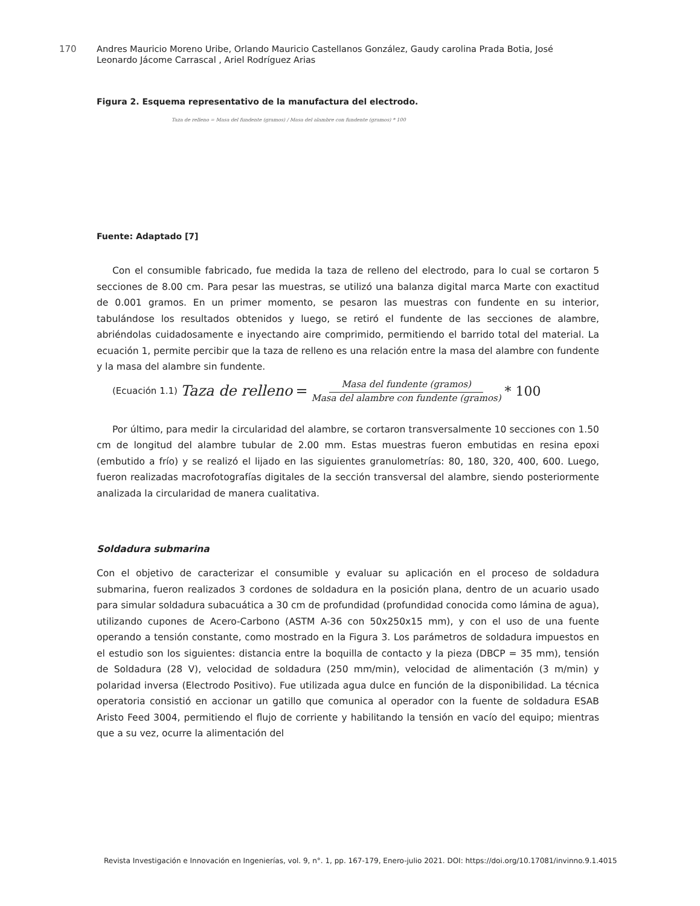170
Andres Mauricio Moreno Uribe, Orlando Mauricio Castellanos González, Gaudy carolina Prada Botia, José Leonardo Jácome Carrascal , Ariel Rodríguez Arias
Figura 2. Esquema representativo de la manufactura del electrodo.
Taza de relleno = Masa del fundente (gramos) / Masa del alambre con fundente (gramos) * 100
Fuente: Adaptado [7]
Con el consumible fabricado, fue medida la taza de relleno del electrodo, para lo cual se cortaron 5 secciones de 8.00 cm. Para pesar las muestras, se utilizó una balanza digital marca Marte con exactitud de 0.001 gramos. En un primer momento, se pesaron las muestras con fundente en su interior, tabulándose los resultados obtenidos y luego, se retiró el fundente de las secciones de alambre, abriéndolas cuidadosamente e inyectando aire comprimido, permitiendo el barrido total del material. La ecuación 1, permite percibir que la taza de relleno es una relación entre la masa del alambre con fundente y la masa del alambre sin fundente.
(Ecuación 1.1) Taza de relleno = Masa del fundente (gramos) Masa del alambre con fundente (gramos) * 100
Por último, para medir la circularidad del alambre, se cortaron transversalmente 10 secciones con 1.50 cm de longitud del alambre tubular de 2.00 mm. Estas muestras fueron embutidas en resina epoxi (embutido a frío) y se realizó el lijado en las siguientes granulometrías: 80, 180, 320, 400, 600. Luego, fueron realizadas macrofotografías digitales de la sección transversal del alambre, siendo posteriormente analizada la circularidad de manera cualitativa.
Soldadura submarina
Con el objetivo de caracterizar el consumible y evaluar su aplicación en el proceso de soldadura submarina, fueron realizados 3 cordones de soldadura en la posición plana, dentro de un acuario usado para simular soldadura subacuática a 30 cm de profundidad (profundidad conocida como lámina de agua), utilizando cupones de Acero-Carbono (ASTM A-36 con 50x250x15 mm), y con el uso de una fuente operando a tensión constante, como mostrado en la Figura 3. Los parámetros de soldadura impuestos en el estudio son los siguientes: distancia entre la boquilla de contacto y la pieza (DBCP = 35 mm), tensión de Soldadura (28 V), velocidad de soldadura (250 mm/min), velocidad de alimentación (3 m/min) y polaridad inversa (Electrodo Positivo). Fue utilizada agua dulce en función de la disponibilidad. La técnica operatoria consistió en accionar un gatillo que comunica al operador con la fuente de soldadura ESAB Aristo Feed 3004, permitiendo el flujo de corriente y habilitando la tensión en vacío del equipo; mientras que a su vez, ocurre la alimentación del
Revista Investigación e Innovación en Ingenierías, vol. 9, n°. 1, pp. 167-179, Enero-julio 2021. DOI: https://doi.org/10.17081/invinno.9.1.4015